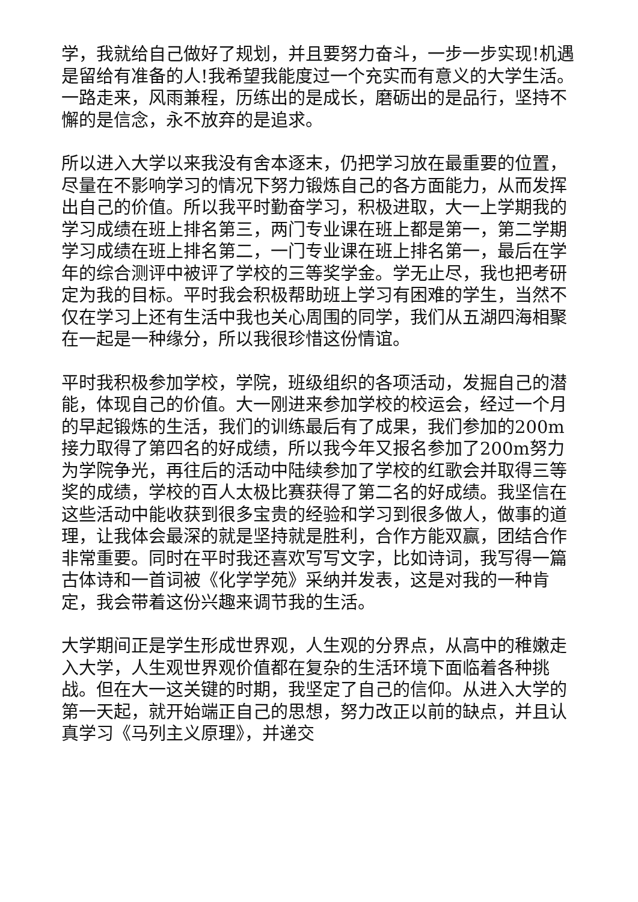学，我就给自己做好了规划，并且要努力奋斗，一步一步实现!机遇是留给有准备的人!我希望我能度过一个充实而有意义的大学生活。一路走来，风雨兼程，历练出的是成长，磨砺出的是品行，坚持不懈的是信念，永不放弃的是追求。
所以进入大学以来我没有舍本逐末，仍把学习放在最重要的位置，尽量在不影响学习的情况下努力锻炼自己的各方面能力，从而发挥出自己的价值。所以我平时勤奋学习，积极进取，大一上学期我的学习成绩在班上排名第三，两门专业课在班上都是第一，第二学期学习成绩在班上排名第二，一门专业课在班上排名第一，最后在学年的综合测评中被评了学校的三等奖学金。学无止尽，我也把考研定为我的目标。平时我会积极帮助班上学习有困难的学生，当然不仅在学习上还有生活中我也关心周围的同学，我们从五湖四海相聚在一起是一种缘分，所以我很珍惜这份情谊。
平时我积极参加学校，学院，班级组织的各项活动，发掘自己的潜能，体现自己的价值。大一刚进来参加学校的校运会，经过一个月的早起锻炼的生活，我们的训练最后有了成果，我们参加的200m接力取得了第四名的好成绩，所以我今年又报名参加了200m努力为学院争光，再往后的活动中陆续参加了学校的红歌会并取得三等奖的成绩，学校的百人太极比赛获得了第二名的好成绩。我坚信在这些活动中能收获到很多宝贵的经验和学习到很多做人，做事的道理，让我体会最深的就是坚持就是胜利，合作方能双赢，团结合作非常重要。同时在平时我还喜欢写写文字，比如诗词，我写得一篇古体诗和一首词被《化学学苑》采纳并发表，这是对我的一种肯定，我会带着这份兴趣来调节我的生活。
大学期间正是学生形成世界观，人生观的分界点，从高中的稚嫩走入大学，人生观世界观价值都在复杂的生活环境下面临着各种挑战。但在大一这关键的时期，我坚定了自己的信仰。从进入大学的第一天起，就开始端正自己的思想，努力改正以前的缺点，并且认真学习《马列主义原理》，并递交